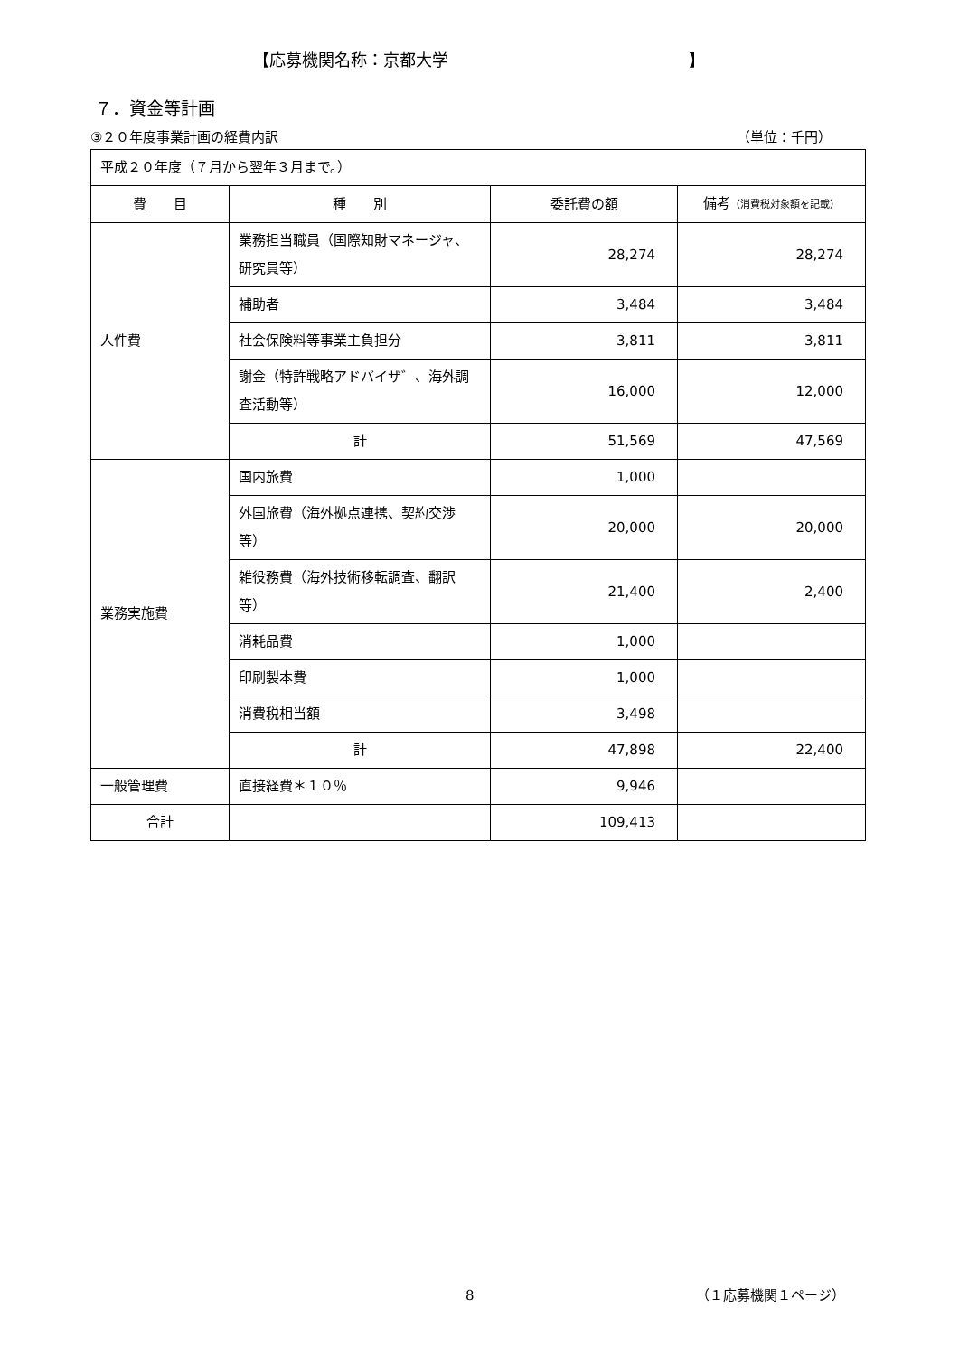【応募機関名称：京都大学 】
７．資金等計画
③２０年度事業計画の経費内訳 （単位：千円）
| 平成２０年度（７月から翌年３月まで。） | | | |
| 費 目 | 種 別 | 委託費の額 | 備考 （消費税対象額を記載） |
| 人件費 | 業務担当職員（国際知財マネージャ、研究員等） | 28,274 | 28,274 |
| | 補助者 | 3,484 | 3,484 |
| | 社会保険料等事業主負担分 | 3,811 | 3,811 |
| | 謝金（特許戦略アドバイザ゛、海外調査活動等） | 16,000 | 12,000 |
| | 計 | 51,569 | 47,569 |
| 業務実施費 | 国内旅費 | 1,000 | |
| | 外国旅費（海外拠点連携、契約交渉等） | 20,000 | 20,000 |
| | 雑役務費（海外技術移転調査、翻訳等） | 21,400 | 2,400 |
| | 消耗品費 | 1,000 | |
| | 印刷製本費 | 1,000 | |
| | 消費税相当額 | 3,498 | |
| | 計 | 47,898 | 22,400 |
| 一般管理費 | 直接経費＊１０％ | 9,946 | |
| 合計 | | 109,413 | |
8 （１応募機関１ページ）